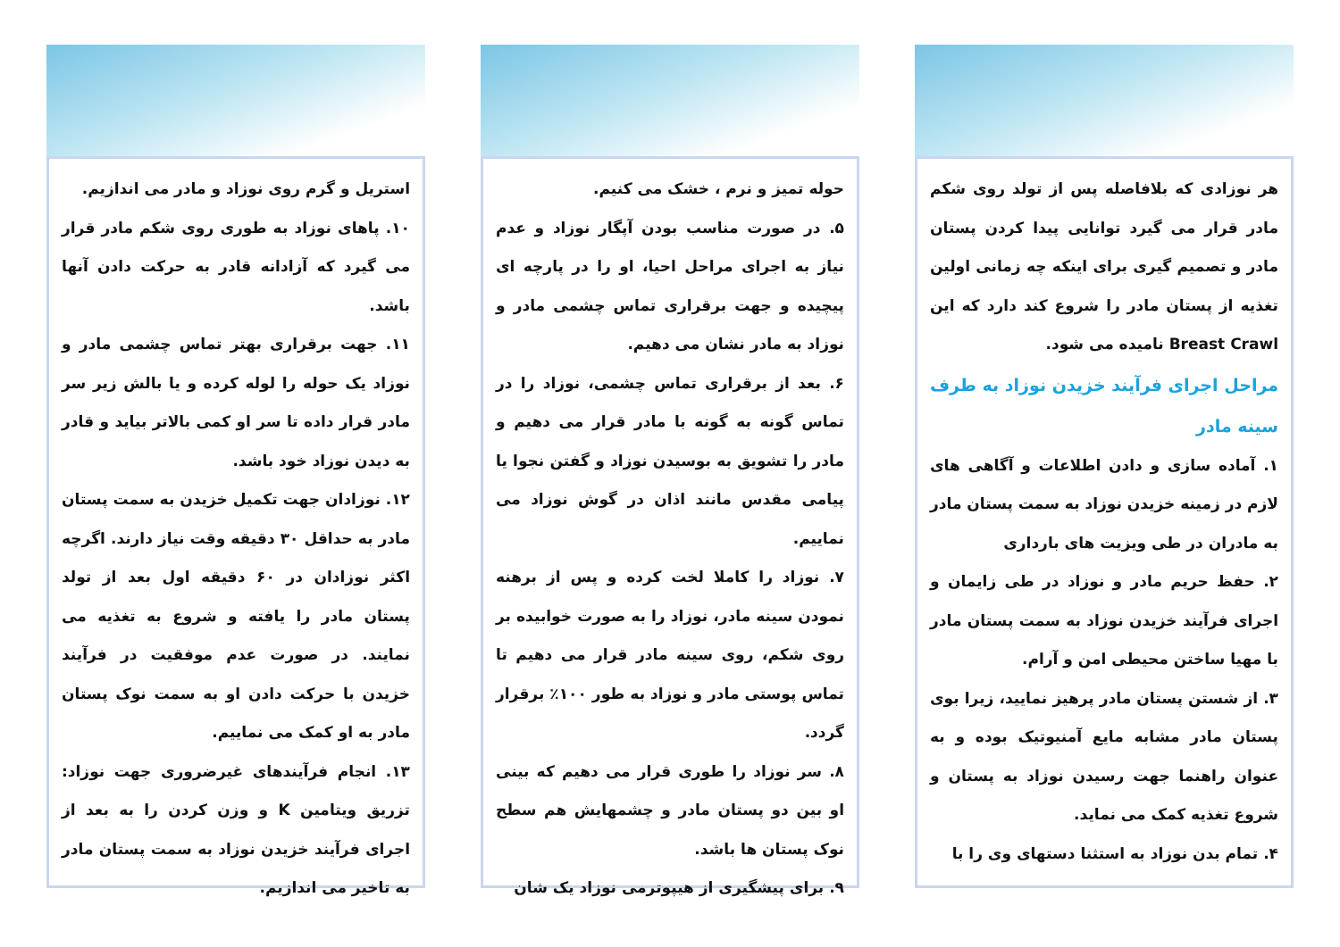هر نوزادی که بلافاصله پس از تولد روی شکم مادر قرار می گیرد توانایی پیدا کردن پستان مادر و تصمیم گیری برای اینکه چه زمانی اولین تغذیه از پستان مادر را شروع کند دارد که این Breast Crawl نامیده می شود.
مراحل اجرای فرآیند خزیدن نوزاد به طرف سینه مادر
۱. آماده سازی و دادن اطلاعات و آگاهی های لازم در زمینه خزیدن نوزاد به سمت پستان مادر به مادران در طی ویزیت های بارداری
۲. حفظ حریم مادر و نوزاد در طی زایمان و اجرای فرآیند خزیدن نوزاد به سمت پستان مادر با مهیا ساختن محیطی امن و آرام.
۳. از شستن پستان مادر پرهیز نمایید، زیرا بوی پستان مادر مشابه مایع آمنیوتیک بوده و به عنوان راهنما جهت رسیدن نوزاد به پستان و شروع تغذیه کمک می نماید.
۴. تمام بدن نوزاد به استثنا دستهای وی را با
حوله تمیز و نرم ، خشک می کنیم.
۵. در صورت مناسب بودن آپگار نوزاد و عدم نیاز به اجرای مراحل احیا، او را در پارچه ای پیچیده و جهت برقراری تماس چشمی مادر و نوزاد به مادر نشان می دهیم.
۶. بعد از برقراری تماس چشمی، نوزاد را در تماس گونه به گونه با مادر قرار می دهیم و مادر را تشویق به بوسیدن نوزاد و گفتن نجوا یا پیامی مقدس مانند اذان در گوش نوزاد می نماییم.
۷. نوزاد را کاملا لخت کرده و پس از برهنه نمودن سینه مادر، نوزاد را به صورت خوابیده بر روی شکم، روی سینه مادر قرار می دهیم تا تماس پوستی مادر و نوزاد به طور ۱۰۰٪ برقرار گردد.
۸. سر نوزاد را طوری قرار می دهیم که بینی او بین دو پستان مادر و چشمهایش هم سطح نوک پستان ها باشد.
۹. برای پیشگیری از هیپوترمی نوزاد یک شان
استریل و گرم روی نوزاد و مادر می اندازیم.
۱۰. پاهای نوزاد به طوری روی شکم مادر قرار می گیرد که آزادانه قادر به حرکت دادن آنها باشد.
۱۱. جهت برقراری بهتر تماس چشمی مادر و نوزاد یک حوله را لوله کرده و یا بالش زیر سر مادر قرار داده تا سر او کمی بالاتر بیاید و قادر به دیدن نوزاد خود باشد.
۱۲. نوزادان جهت تکمیل خزیدن به سمت پستان مادر به حداقل ۳۰ دقیقه وقت نیاز دارند. اگرچه اکثر نوزادان در ۶۰ دقیقه اول بعد از تولد پستان مادر را یافته و شروع به تغذیه می نمایند. در صورت عدم موفقیت در فرآیند خزیدن با حرکت دادن او به سمت نوک پستان مادر به او کمک می نماییم.
۱۳. انجام فرآیندهای غیرضروری جهت نوزاد: تزریق ویتامین K و وزن کردن را به بعد از اجرای فرآیند خزیدن نوزاد به سمت پستان مادر به تاخیر می اندازیم.